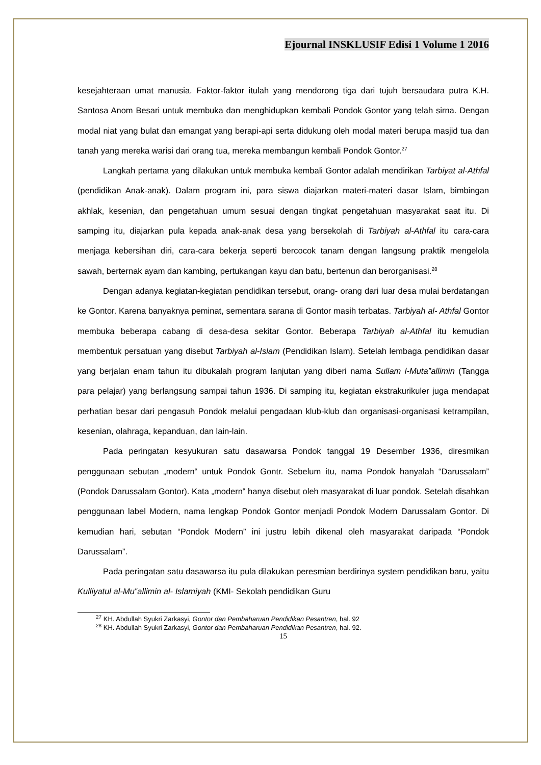Ejournal INSKLUSIF Edisi 1 Volume 1 2016
kesejahteraan umat manusia. Faktor-faktor itulah yang mendorong tiga dari tujuh bersaudara putra K.H. Santosa Anom Besari untuk membuka dan menghidupkan kembali Pondok Gontor yang telah sirna. Dengan modal niat yang bulat dan emangat yang berapi-api serta didukung oleh modal materi berupa masjid tua dan tanah yang mereka warisi dari orang tua, mereka membangun kembali Pondok Gontor.<sup>27</sup>
Langkah pertama yang dilakukan untuk membuka kembali Gontor adalah mendirikan Tarbiyat al-Athfal (pendidikan Anak-anak). Dalam program ini, para siswa diajarkan materi-materi dasar Islam, bimbingan akhlak, kesenian, dan pengetahuan umum sesuai dengan tingkat pengetahuan masyarakat saat itu. Di samping itu, diajarkan pula kepada anak-anak desa yang bersekolah di Tarbiyah al-Athfal itu cara-cara menjaga kebersihan diri, cara-cara bekerja seperti bercocok tanam dengan langsung praktik mengelola sawah, berternak ayam dan kambing, pertukangan kayu dan batu, bertenun dan berorganisasi.<sup>28</sup>
Dengan adanya kegiatan-kegiatan pendidikan tersebut, orang- orang dari luar desa mulai berdatangan ke Gontor. Karena banyaknya peminat, sementara sarana di Gontor masih terbatas. Tarbiyah al- Athfal Gontor membuka beberapa cabang di desa-desa sekitar Gontor. Beberapa Tarbiyah al-Athfal itu kemudian membentuk persatuan yang disebut Tarbiyah al-Islam (Pendidikan Islam). Setelah lembaga pendidikan dasar yang berjalan enam tahun itu dibukalah program lanjutan yang diberi nama Sullam l-Muta‟allimin (Tangga para pelajar) yang berlangsung sampai tahun 1936. Di samping itu, kegiatan ekstrakurikuler juga mendapat perhatian besar dari pengasuh Pondok melalui pengadaan klub-klub dan organisasi-organisasi ketrampilan, kesenian, olahraga, kepanduan, dan lain-lain.
Pada peringatan kesyukuran satu dasawarsa Pondok tanggal 19 Desember 1936, diresmikan penggunaan sebutan „modern‟ untuk Pondok Gontr. Sebelum itu, nama Pondok hanyalah “Darussalam” (Pondok Darussalam Gontor). Kata „modern‟ hanya disebut oleh masyarakat di luar pondok. Setelah disahkan penggunaan label Modern, nama lengkap Pondok Gontor menjadi Pondok Modern Darussalam Gontor. Di kemudian hari, sebutan “Pondok Modern” ini justru lebih dikenal oleh masyarakat daripada “Pondok Darussalam”.
Pada peringatan satu dasawarsa itu pula dilakukan peresmian berdirinya system pendidikan baru, yaitu Kulliyatul al-Mu‟allimin al- Islamiyah (KMI- Sekolah pendidikan Guru
<sup>27</sup> KH. Abdullah Syukri Zarkasyi, Gontor dan Pembaharuan Pendidikan Pesantren, hal. 92
<sup>28</sup> KH. Abdullah Syukri Zarkasyi, Gontor dan Pembaharuan Pendidikan Pesantren, hal. 92.
15